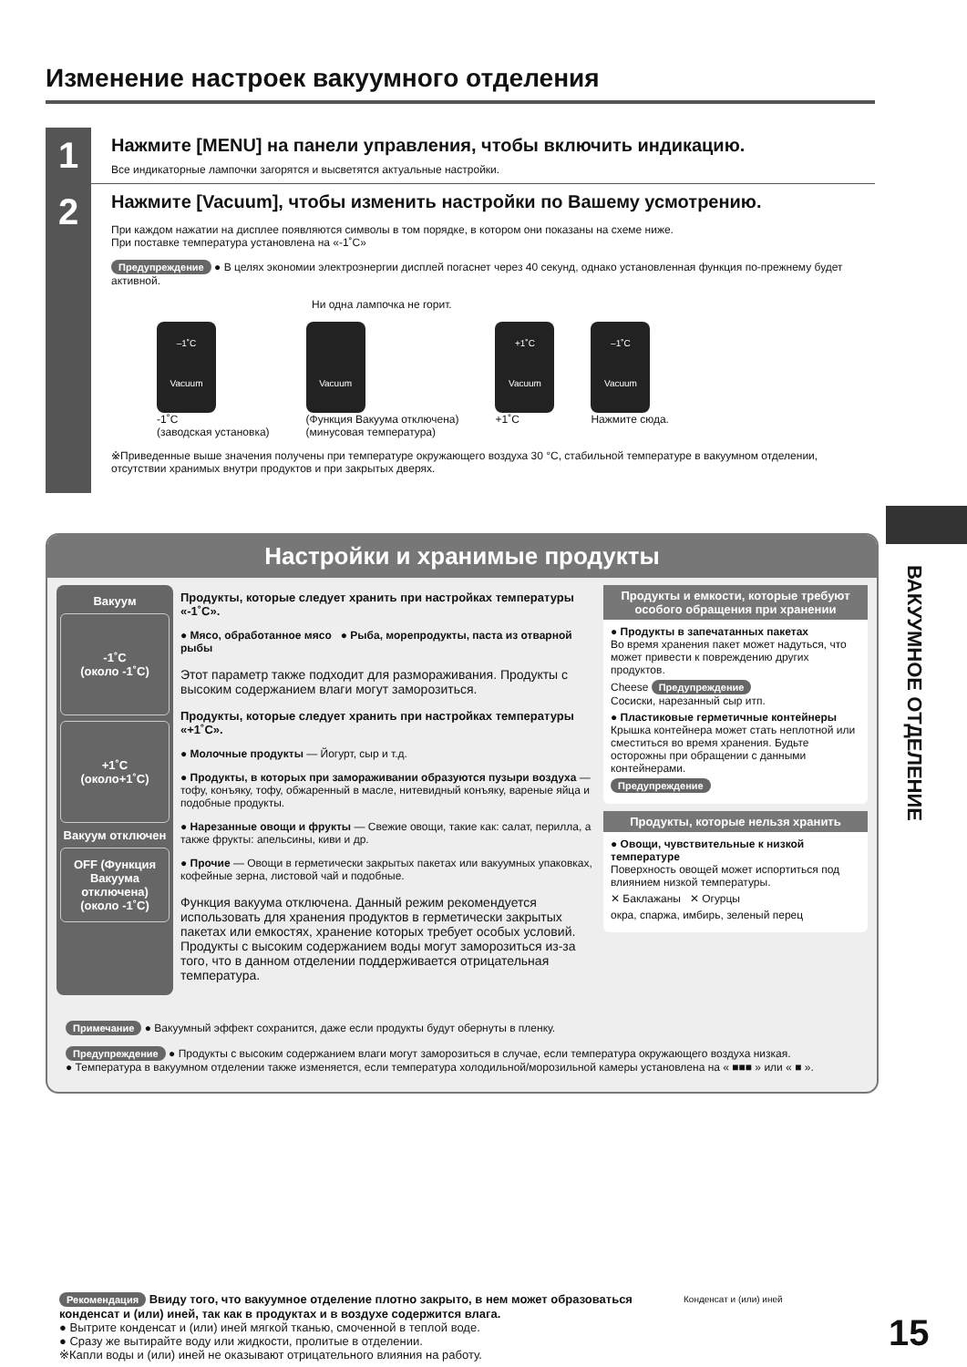Изменение настроек вакуумного отделения
1
Нажмите [MENU] на панели управления, чтобы включить индикацию.
Все индикаторные лампочки загорятся и высветятся актуальные настройки.
2
Нажмите [Vacuum], чтобы изменить настройки по Вашему усмотрению.
При каждом нажатии на дисплее появляются символы в том порядке, в котором они показаны на схеме ниже.
При поставке температура установлена на «-1˚C»
Предупреждение ● В целях экономии электроэнергии дисплей погаснет через 40 секунд, однако установленная функция по-прежнему будет активной.
Ни одна лампочка не горит.
–1˚C
Vacuum
-1˚C
(заводская установка)
Vacuum
(Функция Вакуума отключена)
(минусовая температура)
+1˚C
Vacuum
+1˚C
–1˚C
Vacuum
Нажмите сюда.
※Приведенные выше значения получены при температуре окружающего воздуха 30 °C, стабильной температуре в вакуумном отделении, отсутствии хранимых внутри продуктов и при закрытых дверях.
ВАКУУМНОЕ ОТДЕЛЕНИЕ
Настройки и хранимые продукты
Вакуум
-1˚C
(около -1˚C)
+1˚C
(около+1˚C)
Вакуум отключен
OFF (Функция Вакуума отключена) (около -1˚C)
Продукты, которые следует хранить при настройках температуры «-1˚C».
● Мясо, обработанное мясо ● Рыба, морепродукты, паста из отварной рыбы
Этот параметр также подходит для размораживания. Продукты с высоким содержанием влаги могут заморозиться.
Продукты, которые следует хранить при настройках температуры «+1˚C».
● Молочные продукты — Йогурт, сыр и т.д.
● Продукты, в которых при замораживании образуются пузыри воздуха — тофу, конъяку, тофу, обжаренный в масле, нитевидный конъяку, вареные яйца и подобные продукты.
● Нарезанные овощи и фрукты — Свежие овощи, такие как: салат, перилла, а также фрукты: апельсины, киви и др.
● Прочие — Овощи в герметически закрытых пакетах или вакуумных упаковках, кофейные зерна, листовой чай и подобные.
Функция вакуума отключена. Данный режим рекомендуется использовать для хранения продуктов в герметически закрытых пакетах или емкостях, хранение которых требует особых условий. Продукты с высоким содержанием воды могут заморозиться из-за того, что в данном отделении поддерживается отрицательная температура.
Продукты и емкости, которые требуют особого обращения при хранении
● Продукты в запечатанных пакетах
Во время хранения пакет может надуться, что может привести к повреждению других продуктов.
Cheese Предупреждение
Сосиски, нарезанный сыр итп.
● Пластиковые герметичные контейнеры
Крышка контейнера может стать неплотной или сместиться во время хранения. Будьте осторожны при обращении с данными контейнерами.
Предупреждение
Продукты, которые нельзя хранить
● Овощи, чувствительные к низкой температуре
Поверхность овощей может испортиться под влиянием низкой температуры.
✕ Баклажаны ✕ Огурцы
окра, спаржа, имбирь, зеленый перец
Примечание ● Вакуумный эффект сохранится, даже если продукты будут обернуты в пленку.
Предупреждение ● Продукты с высоким содержанием влаги могут заморозиться в случае, если температура окружающего воздуха низкая.
● Температура в вакуумном отделении также изменяется, если температура холодильной/морозильной камеры установлена на « ■■■ » или « ■ ».
Рекомендация Ввиду того, что вакуумное отделение плотно закрыто, в нем может образоваться конденсат и (или) иней, так как в продуктах и в воздухе содержится влага.
● Вытрите конденсат и (или) иней мягкой тканью, смоченной в теплой воде.
● Сразу же вытирайте воду или жидкости, пролитые в отделении.
※Капли воды и (или) иней не оказывают отрицательного влияния на работу.
Конденсат и (или) иней
15